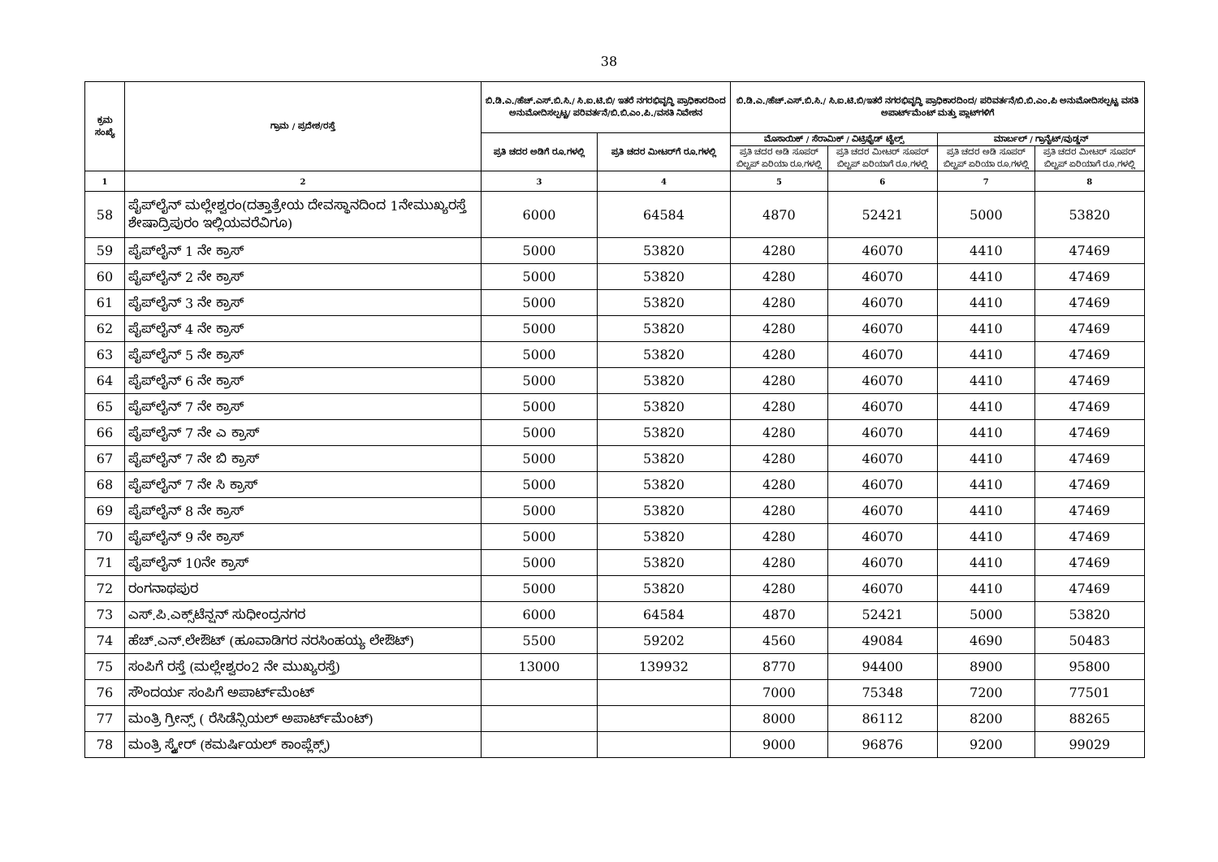38
| ಕ್ರಮ ಸಂಖ್ಯೆ | ಗ್ರಾಮ / ಪ್ರದೇಶ/ರಸ್ತೆ | ಬಿ.ಡಿ.ಎ./ಹೆಚ್.ಎಸ್.ಬಿ.ಸಿ./ ಸಿ.ಐ.ಟಿ.ಬಿ/ ಇತರೆ ನಗರಭಿವೃದ್ಧಿ ಪ್ರಾಧಿಕಾರದಿಂದ ಅನುಮೋದಿಸಲ್ಪಟ್ಟ/ ಪರಿವರ್ತನೆ/ಬಿ.ಬಿ.ಎಂ.ಪಿ./ವಸತಿ ನಿವೇಶನ | | ಬಿ.ಡಿ.ಎ./ಹೆಚ್.ಎಸ್.ಬಿ.ಸಿ./ ಸಿ.ಐ.ಟಿ.ಬಿ/ಇತರೆ ನಗರಭಿವೃದ್ಧಿ ಪ್ರಾಧಿಕಾರದಿಂದ/ ಪರಿವರ್ತನೆ/ಬಿ.ಬಿ.ಎಂ.ಪಿ ಅನುಮೋದಿಸಲ್ಪಟ್ಟ ವಸತಿ ಅಪಾರ್ಟ್‌ಮೆಂಟ್ ಮತ್ತು ಪ್ಲಾಟ್‌ಗಳಿಗೆ | | | |
| --- | --- | --- | --- | --- | --- | --- | --- |
| | | ಪ್ರತಿ ಚದರ ಅಡಿಗೆ ರೂ.ಗಳಲ್ಲಿ | ಪ್ರತಿ ಚದರ ಮೀಟರ್‌ಗೆ ರೂ.ಗಳಲ್ಲಿ | ಮೊಸಾಯಿಕ್ / ಸೆರಾಮಿಕ್ / ವಿಟ್ರಿಫೈಡ್ ಟೈಲ್ಸ್ | | ಮಾರ್ಬಲ್ / ಗ್ರಾನೈಟ್/ವುಡ್ಡನ್ | |
| | | | | ಪ್ರತಿ ಚದರ ಅಡಿ ಸೂಪರ್ ಬಿಲ್ಟಪ್ ಏರಿಯಾ ರೂ.ಗಳಲ್ಲಿ | ಪ್ರತಿ ಚದರ ಮೀಟರ್ ಸೂಪರ್ ಬಿಲ್ಟಪ್ ಏರಿಯಾಗೆ ರೂ.ಗಳಲ್ಲಿ | ಪ್ರತಿ ಚದರ ಅಡಿ ಸೂಪರ್ ಬಿಲ್ಟಪ್ ಏರಿಯಾ ರೂ.ಗಳಲ್ಲಿ | ಪ್ರತಿ ಚದರ ಮೀಟರ್ ಸೂಪರ್ ಬಿಲ್ಟಪ್ ಏರಿಯಾಗೆ ರೂ.ಗಳಲ್ಲಿ |
| 1 | 2 | 3 | 4 | 5 | 6 | 7 | 8 |
| 58 | ಪೈಪ್‌ಲೈನ್ ಮಲ್ಲೇಶ್ವರಂ(ದತ್ತಾತ್ರೇಯ ದೇವಸ್ಥಾನದಿಂದ 1ನೇಮುಖ್ಯರಸ್ತೆ ಶೇಷಾದ್ರಿಪುರಂ ಇಲ್ಲಿಯವರೆವಿಗೂ) | 6000 | 64584 | 4870 | 52421 | 5000 | 53820 |
| 59 | ಪೈಪ್‌ಲೈನ್ 1 ನೇ ಕ್ರಾಸ್ | 5000 | 53820 | 4280 | 46070 | 4410 | 47469 |
| 60 | ಪೈಪ್‌ಲೈನ್ 2 ನೇ ಕ್ರಾಸ್ | 5000 | 53820 | 4280 | 46070 | 4410 | 47469 |
| 61 | ಪೈಪ್‌ಲೈನ್ 3 ನೇ ಕ್ರಾಸ್ | 5000 | 53820 | 4280 | 46070 | 4410 | 47469 |
| 62 | ಪೈಪ್‌ಲೈನ್ 4 ನೇ ಕ್ರಾಸ್ | 5000 | 53820 | 4280 | 46070 | 4410 | 47469 |
| 63 | ಪೈಪ್‌ಲೈನ್ 5 ನೇ ಕ್ರಾಸ್ | 5000 | 53820 | 4280 | 46070 | 4410 | 47469 |
| 64 | ಪೈಪ್‌ಲೈನ್ 6 ನೇ ಕ್ರಾಸ್ | 5000 | 53820 | 4280 | 46070 | 4410 | 47469 |
| 65 | ಪೈಪ್‌ಲೈನ್ 7 ನೇ ಕ್ರಾಸ್ | 5000 | 53820 | 4280 | 46070 | 4410 | 47469 |
| 66 | ಪೈಪ್‌ಲೈನ್ 7 ನೇ ಎ ಕ್ರಾಸ್ | 5000 | 53820 | 4280 | 46070 | 4410 | 47469 |
| 67 | ಪೈಪ್‌ಲೈನ್ 7 ನೇ ಬಿ ಕ್ರಾಸ್ | 5000 | 53820 | 4280 | 46070 | 4410 | 47469 |
| 68 | ಪೈಪ್‌ಲೈನ್ 7 ನೇ ಸಿ ಕ್ರಾಸ್ | 5000 | 53820 | 4280 | 46070 | 4410 | 47469 |
| 69 | ಪೈಪ್‌ಲೈನ್ 8 ನೇ ಕ್ರಾಸ್ | 5000 | 53820 | 4280 | 46070 | 4410 | 47469 |
| 70 | ಪೈಪ್‌ಲೈನ್ 9 ನೇ ಕ್ರಾಸ್ | 5000 | 53820 | 4280 | 46070 | 4410 | 47469 |
| 71 | ಪೈಪ್‌ಲೈನ್ 10ನೇ ಕ್ರಾಸ್ | 5000 | 53820 | 4280 | 46070 | 4410 | 47469 |
| 72 | ರಂಗನಾಥಪುರ | 5000 | 53820 | 4280 | 46070 | 4410 | 47469 |
| 73 | ಎಸ್.ಪಿ.ಎಕ್ಸ್‌ಟೆನ್ಷನ್ ಸುಧೀಂದ್ರನಗರ | 6000 | 64584 | 4870 | 52421 | 5000 | 53820 |
| 74 | ಹೆಚ್.ಎನ್.ಲೇಔಟ್ (ಹೂವಾಡಿಗರ ನರಸಿಂಹಯ್ಯ ಲೇಔಟ್) | 5500 | 59202 | 4560 | 49084 | 4690 | 50483 |
| 75 | ಸಂಪಿಗೆ ರಸ್ತೆ (ಮಲ್ಲೇಶ್ವರಂ2 ನೇ ಮುಖ್ಯರಸ್ತೆ) | 13000 | 139932 | 8770 | 94400 | 8900 | 95800 |
| 76 | ಸೌಂದರ್ಯ ಸಂಪಿಗೆ ಅಪಾರ್ಟ್‌ಮೆಂಟ್ | | | 7000 | 75348 | 7200 | 77501 |
| 77 | ಮಂತ್ರಿ ಗ್ರೀನ್ಸ್ ( ರೆಸಿಡೆನ್ಸಿಯಲ್ ಅಪಾರ್ಟ್‌ಮೆಂಟ್) | | | 8000 | 86112 | 8200 | 88265 |
| 78 | ಮಂತ್ರಿ ಸ್ಕ್ವೇರ್ (ಕಮರ್ಷಿಯಲ್ ಕಾಂಪ್ಲೆಕ್ಸ್) | | | 9000 | 96876 | 9200 | 99029 |